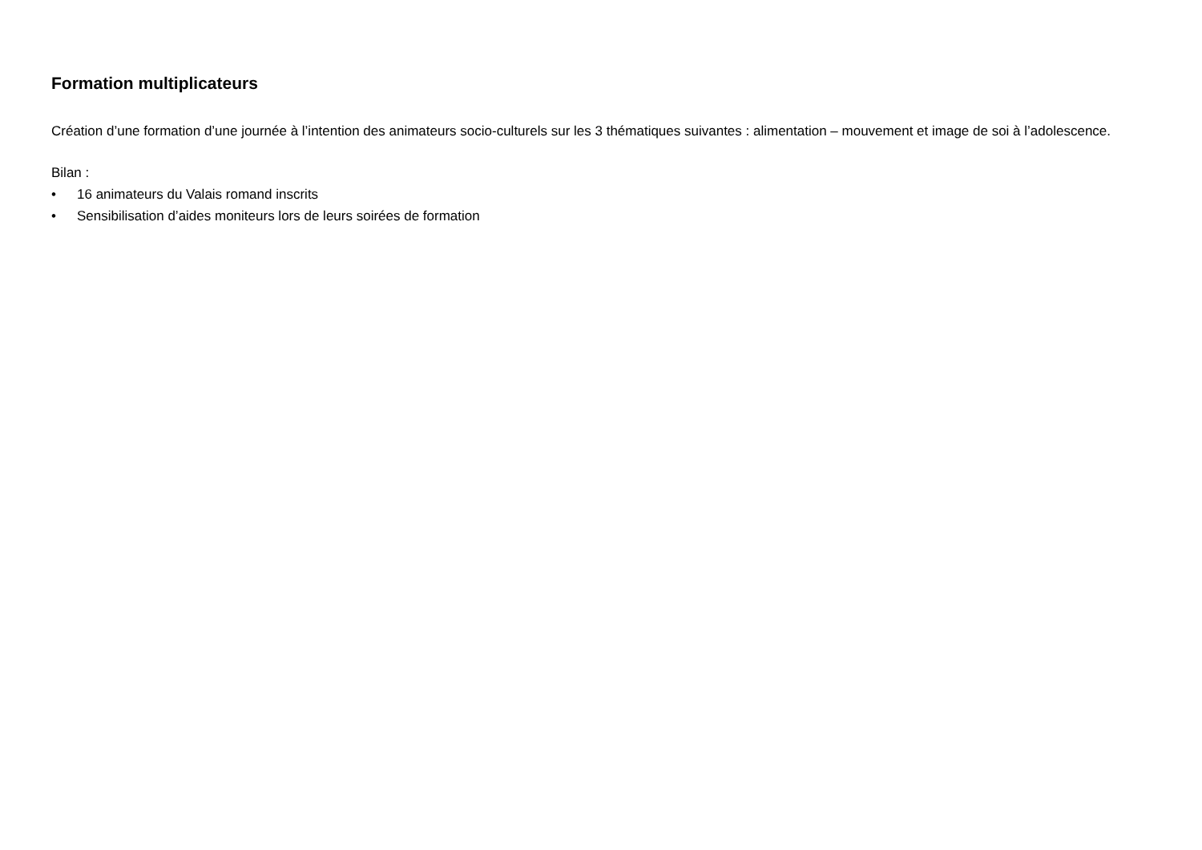Formation multiplicateurs
Création d’une formation d’une journée à l’intention des animateurs socio-culturels sur les 3 thématiques suivantes : alimentation – mouvement et image de soi à l’adolescence.
Bilan :
• 16 animateurs du Valais romand inscrits
• Sensibilisation d’aides moniteurs lors de leurs soirées de formation